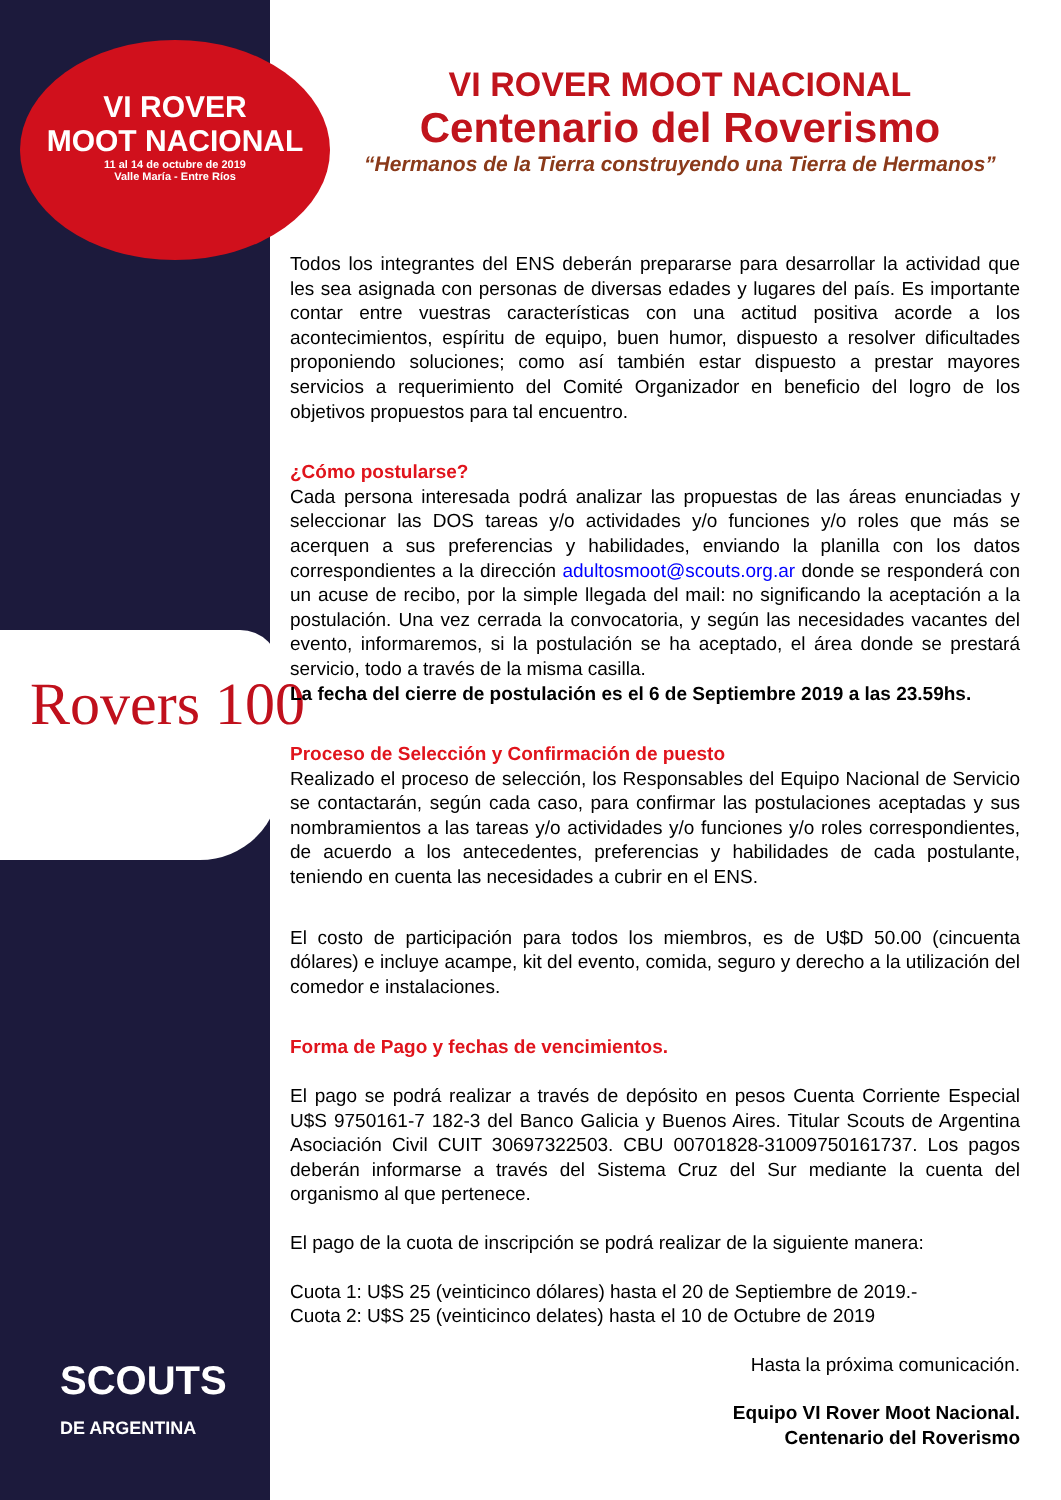VI ROVER
MOOT NACIONAL
11 al 14 de octubre de 2019
Valle María - Entre Ríos
Rovers 100
SCOUTS
DE ARGENTINA
VI ROVER MOOT NACIONAL
Centenario del Roverismo
“Hermanos de la Tierra construyendo una Tierra de Hermanos”
Todos los integrantes del ENS deberán prepararse para desarrollar la actividad que les sea asignada con personas de diversas edades y lugares del país. Es importante contar entre vuestras características con una actitud positiva acorde a los acontecimientos, espíritu de equipo, buen humor, dispuesto a resolver dificultades proponiendo soluciones; como así también estar dispuesto a prestar mayores servicios a requerimiento del Comité Organizador en beneficio del logro de los objetivos propuestos para tal encuentro.
¿Cómo postularse?
Cada persona interesada podrá analizar las propuestas de las áreas enunciadas y seleccionar las DOS tareas y/o actividades y/o funciones y/o roles que más se acerquen a sus preferencias y habilidades, enviando la planilla con los datos correspondientes a la dirección adultosmoot@scouts.org.ar donde se responderá con un acuse de recibo, por la simple llegada del mail: no significando la aceptación a la postulación. Una vez cerrada la convocatoria, y según las necesidades vacantes del evento, informaremos, si la postulación se ha aceptado, el área donde se prestará servicio, todo a través de la misma casilla.
La fecha del cierre de postulación es el 6 de Septiembre 2019 a las 23.59hs.
Proceso de Selección y Confirmación de puesto
Realizado el proceso de selección, los Responsables del Equipo Nacional de Servicio se contactarán, según cada caso, para confirmar las postulaciones aceptadas y sus nombramientos a las tareas y/o actividades y/o funciones y/o roles correspondientes, de acuerdo a los antecedentes, preferencias y habilidades de cada postulante, teniendo en cuenta las necesidades a cubrir en el ENS.
El costo de participación para todos los miembros, es de U$D 50.00 (cincuenta dólares) e incluye acampe, kit del evento, comida, seguro y derecho a la utilización del comedor e instalaciones.
Forma de Pago y fechas de vencimientos.
El pago se podrá realizar a través de depósito en pesos Cuenta Corriente Especial U$S 9750161-7 182-3 del Banco Galicia y Buenos Aires. Titular Scouts de Argentina Asociación Civil CUIT 30697322503. CBU 00701828-31009750161737. Los pagos deberán informarse a través del Sistema Cruz del Sur mediante la cuenta del organismo al que pertenece.
El pago de la cuota de inscripción se podrá realizar de la siguiente manera:
Cuota 1: U$S 25 (veinticinco dólares) hasta el 20 de Septiembre de 2019.-
Cuota 2: U$S 25 (veinticinco delates) hasta el 10 de Octubre de 2019
Hasta la próxima comunicación.
Equipo VI Rover Moot Nacional.
Centenario del Roverismo